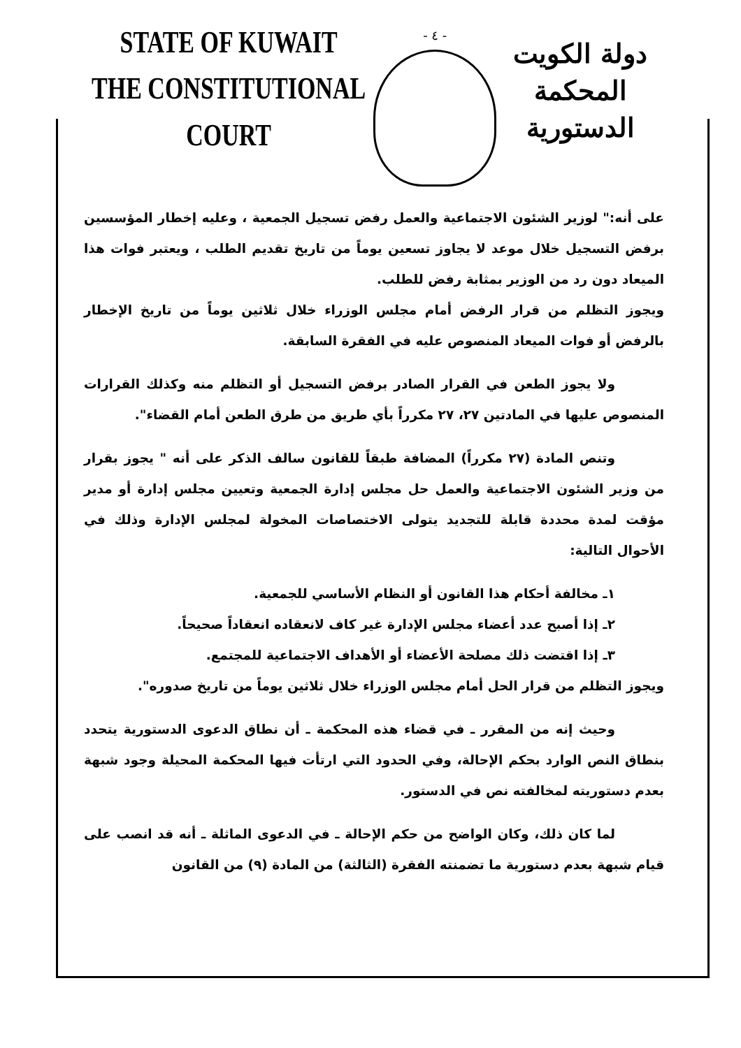STATE OF KUWAIT
THE CONSTITUTIONAL COURT
- ٤ -
دولة الكويت
المحكمة الدستورية
على أنه:" لوزير الشئون الاجتماعية والعمل رفض تسجيل الجمعية ، وعليه إخطار المؤسسين برفض التسجيل خلال موعد لا يجاوز تسعين يوماً من تاريخ تقديم الطلب ، ويعتبر فوات هذا الميعاد دون رد من الوزير بمثابة رفض للطلب.
ويجوز التظلم من قرار الرفض أمام مجلس الوزراء خلال ثلاثين يوماً من تاريخ الإخطار بالرفض أو فوات الميعاد المنصوص عليه في الفقرة السابقة.
ولا يجوز الطعن في القرار الصادر برفض التسجيل أو التظلم منه وكذلك القرارات المنصوص عليها في المادتين ٢٧، ٢٧ مكرراً بأي طريق من طرق الطعن أمام القضاء".
وتنص المادة (٢٧ مكرراً) المضافة طبقاً للقانون سالف الذكر على أنه " يجوز بقرار من وزير الشئون الاجتماعية والعمل حل مجلس إدارة الجمعية وتعيين مجلس إدارة أو مدير مؤقت لمدة محددة قابلة للتجديد يتولى الاختصاصات المخولة لمجلس الإدارة وذلك في الأحوال التالية:
١ـ مخالفة أحكام هذا القانون أو النظام الأساسي للجمعية.
٢ـ إذا أصبح عدد أعضاء مجلس الإدارة غير كاف لانعقاده انعقاداً صحيحاً.
٣ـ إذا اقتضت ذلك مصلحة الأعضاء أو الأهداف الاجتماعية للمجتمع.
ويجوز التظلم من قرار الحل أمام مجلس الوزراء خلال ثلاثين يوماً من تاريخ صدوره".
وحيث إنه من المقرر ـ في قضاء هذه المحكمة ـ أن نطاق الدعوى الدستورية يتحدد بنطاق النص الوارد بحكم الإحالة، وفي الحدود التي ارتأت فيها المحكمة المحيلة وجود شبهة بعدم دستوريته لمخالفته نص في الدستور.
لما كان ذلك، وكان الواضح من حكم الإحالة ـ في الدعوى الماثلة ـ أنه قد انصب على قيام شبهة بعدم دستورية ما تضمنته الفقرة (الثالثة) من المادة (٩) من القانون